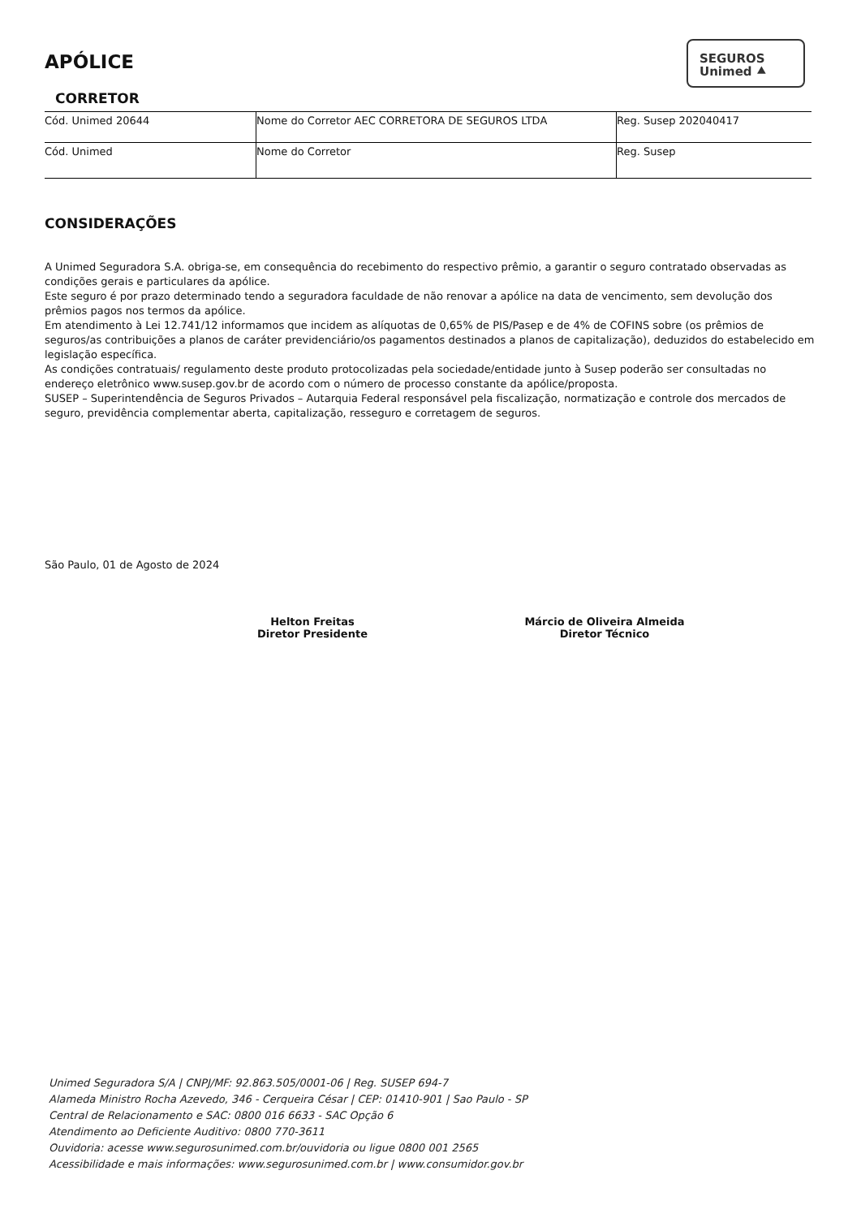SEGUROS
Unimed ⯅
APÓLICE
CORRETOR
| Cód. Unimed 20644 | Nome do Corretor AEC CORRETORA DE SEGUROS LTDA | Reg. Susep 202040417 |
| Cód. Unimed | Nome do Corretor | Reg. Susep |
CONSIDERAÇÕES
A Unimed Seguradora S.A. obriga-se, em consequência do recebimento do respectivo prêmio, a garantir o seguro contratado observadas as condições gerais e particulares da apólice.
Este seguro é por prazo determinado tendo a seguradora faculdade de não renovar a apólice na data de vencimento, sem devolução dos prêmios pagos nos termos da apólice.
Em atendimento à Lei 12.741/12 informamos que incidem as alíquotas de 0,65% de PIS/Pasep e de 4% de COFINS sobre (os prêmios de seguros/as contribuições a planos de caráter previdenciário/os pagamentos destinados a planos de capitalização), deduzidos do estabelecido em legislação específica.
As condições contratuais/ regulamento deste produto protocolizadas pela sociedade/entidade junto à Susep poderão ser consultadas no endereço eletrônico www.susep.gov.br de acordo com o número de processo constante da apólice/proposta.
SUSEP – Superintendência de Seguros Privados – Autarquia Federal responsável pela fiscalização, normatização e controle dos mercados de seguro, previdência complementar aberta, capitalização, resseguro e corretagem de seguros.
São Paulo, 01 de Agosto de 2024
Helton Freitas
Diretor Presidente
Márcio de Oliveira Almeida
Diretor Técnico
Unimed Seguradora S/A | CNPJ/MF: 92.863.505/0001-06 | Reg. SUSEP 694-7
Alameda Ministro Rocha Azevedo, 346 - Cerqueira César | CEP: 01410-901 | Sao Paulo - SP
Central de Relacionamento e SAC: 0800 016 6633 - SAC Opção 6
Atendimento ao Deficiente Auditivo: 0800 770-3611
Ouvidoria: acesse www.segurosunimed.com.br/ouvidoria ou ligue 0800 001 2565
Acessibilidade e mais informações: www.segurosunimed.com.br | www.consumidor.gov.br